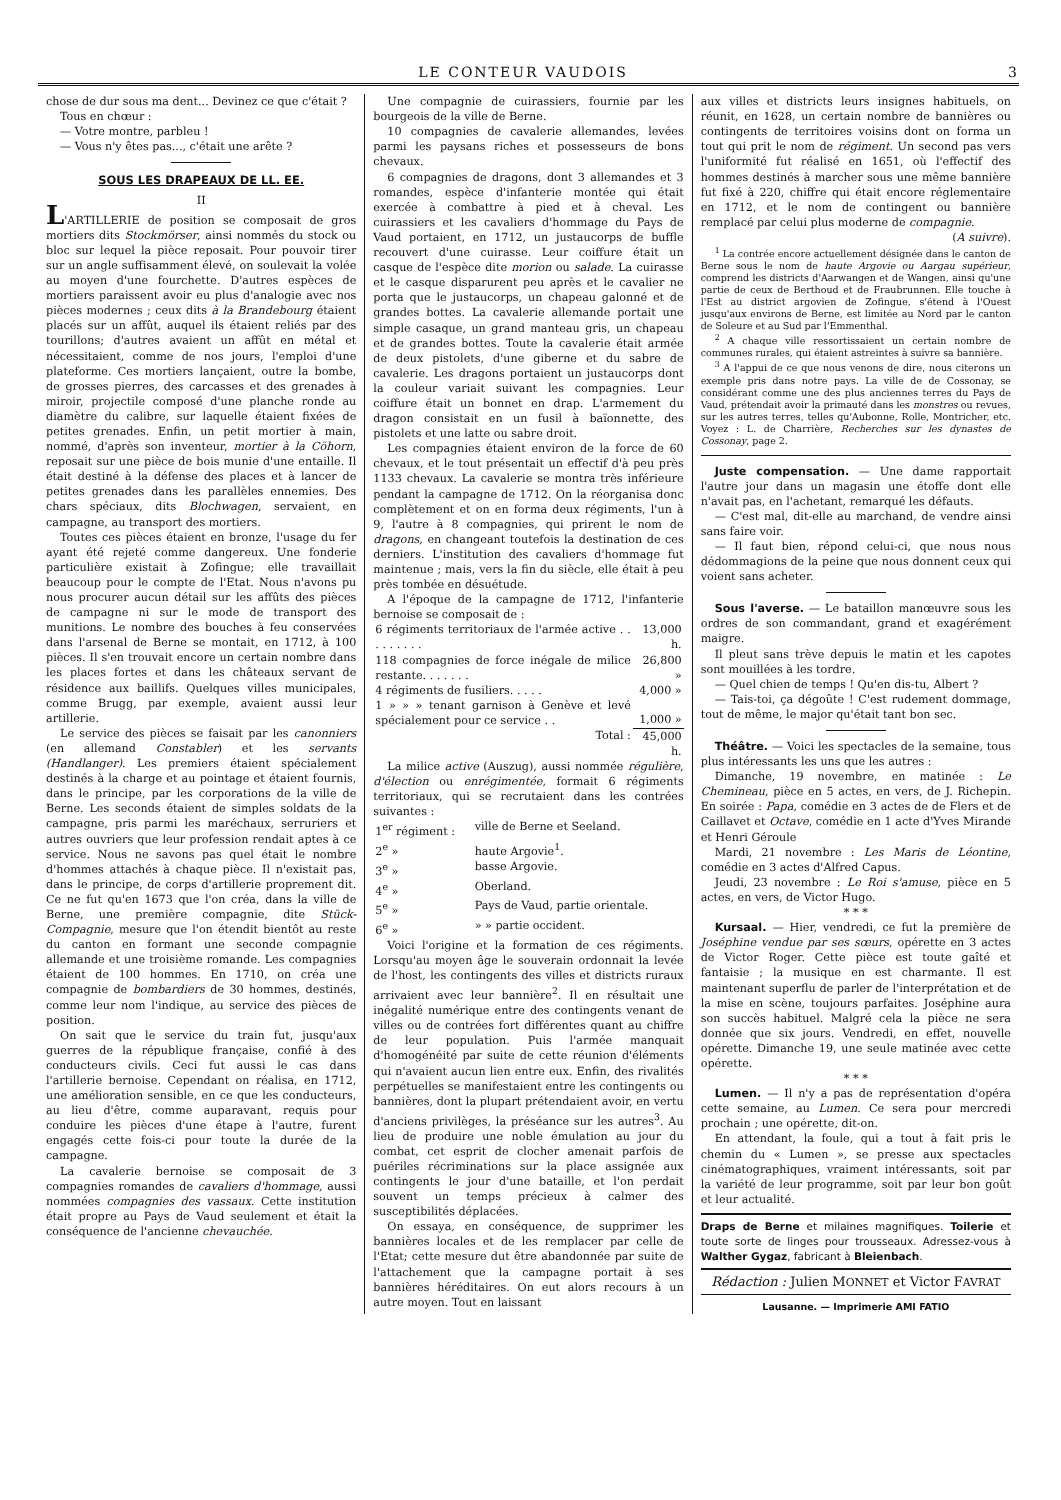LE CONTEUR VAUDOIS 3
chose de dur sous ma dent... Devinez ce que c'était ?
Tous en chœur :
— Votre montre, parbleu !
— Vous n'y êtes pas..., c'était une arête ?
SOUS LES DRAPEAUX DE LL. EE.
II
L'ARTILLERIE de position se composait de gros mortiers dits Stockmörser, ainsi nommés du stock ou bloc sur lequel la pièce reposait. Pour pouvoir tirer sur un angle suffisamment élevé, on soulevait la volée au moyen d'une fourchette. D'autres espèces de mortiers paraissent avoir eu plus d'analogie avec nos pièces modernes ; ceux dits à la Brandebourg étaient placés sur un affût, auquel ils étaient reliés par des tourillons; d'autres avaient un affût en métal et nécessitaient, comme de nos jours, l'emploi d'une plateforme. Ces mortiers lançaient, outre la bombe, de grosses pierres, des carcasses et des grenades à miroir, projectile composé d'une planche ronde au diamètre du calibre, sur laquelle étaient fixées de petites grenades. Enfin, un petit mortier à main, nommé, d'après son inventeur, mortier à la Cöhorn, reposait sur une pièce de bois munie d'une entaille. Il était destiné à la défense des places et à lancer de petites grenades dans les parallèles ennemies. Des chars spéciaux, dits Blochwagen, servaient, en campagne, au transport des mortiers.
Toutes ces pièces étaient en bronze, l'usage du fer ayant été rejeté comme dangereux. Une fonderie particulière existait à Zofingue; elle travaillait beaucoup pour le compte de l'Etat. Nous n'avons pu nous procurer aucun détail sur les affûts des pièces de campagne ni sur le mode de transport des munitions. Le nombre des bouches à feu conservées dans l'arsenal de Berne se montait, en 1712, à 100 pièces. Il s'en trouvait encore un certain nombre dans les places fortes et dans les châteaux servant de résidence aux baillifs. Quelques villes municipales, comme Brugg, par exemple, avaient aussi leur artillerie.
Le service des pièces se faisait par les canonniers (en allemand Constabler) et les servants (Handlanger). Les premiers étaient spécialement destinés à la charge et au pointage et étaient fournis, dans le principe, par les corporations de la ville de Berne. Les seconds étaient de simples soldats de la campagne, pris parmi les maréchaux, serruriers et autres ouvriers que leur profession rendait aptes à ce service. Nous ne savons pas quel était le nombre d'hommes attachés à chaque pièce. Il n'existait pas, dans le principe, de corps d'artillerie proprement dit. Ce ne fut qu'en 1673 que l'on créa, dans la ville de Berne, une première compagnie, dite Stück-Compagnie, mesure que l'on étendit bientôt au reste du canton en formant une seconde compagnie allemande et une troisième romande. Les compagnies étaient de 100 hommes. En 1710, on créa une compagnie de bombardiers de 30 hommes, destinés, comme leur nom l'indique, au service des pièces de position.
On sait que le service du train fut, jusqu'aux guerres de la république française, confié à des conducteurs civils. Ceci fut aussi le cas dans l'artillerie bernoise. Cependant on réalisa, en 1712, une amélioration sensible, en ce que les conducteurs, au lieu d'être, comme auparavant, requis pour conduire les pièces d'une étape à l'autre, furent engagés cette fois-ci pour toute la durée de la campagne.
La cavalerie bernoise se composait de 3 compagnies romandes de cavaliers d'hommage, aussi nommées compagnies des vassaux. Cette institution était propre au Pays de Vaud seulement et était la conséquence de l'ancienne chevauchée.
Une compagnie de cuirassiers, fournie par les bourgeois de la ville de Berne.
10 compagnies de cavalerie allemandes, levées parmi les paysans riches et possesseurs de bons chevaux.
6 compagnies de dragons, dont 3 allemandes et 3 romandes, espèce d'infanterie montée qui était exercée à combattre à pied et à cheval. Les cuirassiers et les cavaliers d'hommage du Pays de Vaud portaient, en 1712, un justaucorps de buffle recouvert d'une cuirasse. Leur coiffure était un casque de l'espèce dite morion ou salade. La cuirasse et le casque disparurent peu après et le cavalier ne porta que le justaucorps, un chapeau galonné et de grandes bottes. La cavalerie allemande portait une simple casaque, un grand manteau gris, un chapeau et de grandes bottes. Toute la cavalerie était armée de deux pistolets, d'une giberne et du sabre de cavalerie. Les dragons portaient un justaucorps dont la couleur variait suivant les compagnies. Leur coiffure était un bonnet en drap. L'armement du dragon consistait en un fusil à baïonnette, des pistolets et une latte ou sabre droit.
Les compagnies étaient environ de la force de 60 chevaux, et le tout présentait un effectif d'à peu près 1133 chevaux. La cavalerie se montra très inférieure pendant la campagne de 1712. On la réorganisa donc complètement et on en forma deux régiments, l'un à 9, l'autre à 8 compagnies, qui prirent le nom de dragons, en changeant toutefois la destination de ces derniers. L'institution des cavaliers d'hommage fut maintenue ; mais, vers la fin du siècle, elle était à peu près tombée en désuétude.
A l'époque de la campagne de 1712, l'infanterie bernoise se composait de :
| 6 régiments territoriaux de l'armée active . . . . . . . . . | 13,000 h. |
| 118 compagnies de force inégale de milice restante. . . . . . . | 26,800 » |
| 4 régiments de fusiliers. . . . . | 4,000 » |
| 1 » » » tenant garnison à Genève et levé spécialement pour ce service . . | 1,000 » |
| Total : | 45,000 h. |
La milice active (Auszug), aussi nommée régulière, d'élection ou enrégimentée, formait 6 régiments territoriaux, qui se recrutaient dans les contrées suivantes :
| 1<sup>er</sup> régiment : | ville de Berne et Seeland. |
| 2<sup>e</sup> » | haute Argovie<sup>1</sup>. |
| 3<sup>e</sup> » | basse Argovie. |
| 4<sup>e</sup> » | Oberland. |
| 5<sup>e</sup> » | Pays de Vaud, partie orientale. |
| 6<sup>e</sup> » | » » partie occident. |
Voici l'origine et la formation de ces régiments. Lorsqu'au moyen âge le souverain ordonnait la levée de l'host, les contingents des villes et districts ruraux arrivaient avec leur bannière<sup>2</sup>. Il en résultait une inégalité numérique entre des contingents venant de villes ou de contrées fort différentes quant au chiffre de leur population. Puis l'armée manquait d'homogénéité par suite de cette réunion d'éléments qui n'avaient aucun lien entre eux. Enfin, des rivalités perpétuelles se manifestaient entre les contingents ou bannières, dont la plupart prétendaient avoir, en vertu d'anciens privilèges, la préséance sur les autres<sup>3</sup>. Au lieu de produire une noble émulation au jour du combat, cet esprit de clocher amenait parfois de puériles récriminations sur la place assignée aux contingents le jour d'une bataille, et l'on perdait souvent un temps précieux à calmer des susceptibilités déplacées.
On essaya, en conséquence, de supprimer les bannières locales et de les remplacer par celle de l'Etat; cette mesure dut être abandonnée par suite de l'attachement que la campagne portait à ses bannières héréditaires. On eut alors recours à un autre moyen. Tout en laissant
aux villes et districts leurs insignes habituels, on réunit, en 1628, un certain nombre de bannières ou contingents de territoires voisins dont on forma un tout qui prit le nom de régiment. Un second pas vers l'uniformité fut réalisé en 1651, où l'effectif des hommes destinés à marcher sous une même bannière fut fixé à 220, chiffre qui était encore réglementaire en 1712, et le nom de contingent ou bannière remplacé par celui plus moderne de compagnie.
(A suivre).
<sup>1</sup> La contrée encore actuellement désignée dans le canton de Berne sous le nom de haute Argovie ou Aargau supérieur, comprend les districts d'Aarwangen et de Wangen, ainsi qu'une partie de ceux de Berthoud et de Fraubrunnen. Elle touche à l'Est au district argovien de Zofingue, s'étend à l'Ouest jusqu'aux environs de Berne, est limitée au Nord par le canton de Soleure et au Sud par l'Emmenthal.
<sup>2</sup> A chaque ville ressortissaient un certain nombre de communes rurales, qui étaient astreintes à suivre sa bannière.
<sup>3</sup> A l'appui de ce que nous venons de dire, nous citerons un exemple pris dans notre pays. La ville de de Cossonay, se considérant comme une des plus anciennes terres du Pays de Vaud, prétendait avoir la primauté dans les monstres ou revues, sur les autres terres, telles qu'Aubonne, Rolle, Montricher, etc. Voyez : L. de Charrière, Recherches sur les dynastes de Cossonay, page 2.
Juste compensation. — Une dame rapportait l'autre jour dans un magasin une étoffe dont elle n'avait pas, en l'achetant, remarqué les défauts.
— C'est mal, dit-elle au marchand, de vendre ainsi sans faire voir.
— Il faut bien, répond celui-ci, que nous nous dédommagions de la peine que nous donnent ceux qui voient sans acheter.
Sous l'averse. — Le bataillon manœuvre sous les ordres de son commandant, grand et exagérément maigre.
Il pleut sans trève depuis le matin et les capotes sont mouillées à les tordre.
— Quel chien de temps ! Qu'en dis-tu, Albert ?
— Tais-toi, ça dégoûte ! C'est rudement dommage, tout de même, le major qu'était tant bon sec.
Théâtre. — Voici les spectacles de la semaine, tous plus intéressants les uns que les autres :
Dimanche, 19 novembre, en matinée : Le Chemineau, pièce en 5 actes, en vers, de J. Richepin. En soirée : Papa, comédie en 3 actes de de Flers et de Caillavet et Octave, comédie en 1 acte d'Yves Mirande et Henri Géroule
Mardi, 21 novembre : Les Maris de Léontine, comédie en 3 actes d'Alfred Capus.
Jeudi, 23 novembre : Le Roi s'amuse, pièce en 5 actes, en vers, de Victor Hugo.
* * *
Kursaal. — Hier, vendredi, ce fut la première de Joséphine vendue par ses sœurs, opérette en 3 actes de Victor Roger. Cette pièce est toute gaîté et fantaisie ; la musique en est charmante. Il est maintenant superflu de parler de l'interprétation et de la mise en scène, toujours parfaites. Joséphine aura son succès habituel. Malgré cela la pièce ne sera donnée que six jours. Vendredi, en effet, nouvelle opérette. Dimanche 19, une seule matinée avec cette opérette.
* * *
Lumen. — Il n'y a pas de représentation d'opéra cette semaine, au Lumen. Ce sera pour mercredi prochain ; une opérette, dit-on.
En attendant, la foule, qui a tout à fait pris le chemin du « Lumen », se presse aux spectacles cinématographiques, vraiment intéressants, soit par la variété de leur programme, soit par leur bon goût et leur actualité.
Draps de Berne et milaines magnifiques. Toilerie et toute sorte de linges pour trousseaux. Adressez-vous à Walther Gygaz, fabricant à Bleienbach.
Rédaction : Julien MONNET et Victor FAVRAT
Lausanne. — Imprimerie AMI FATIO